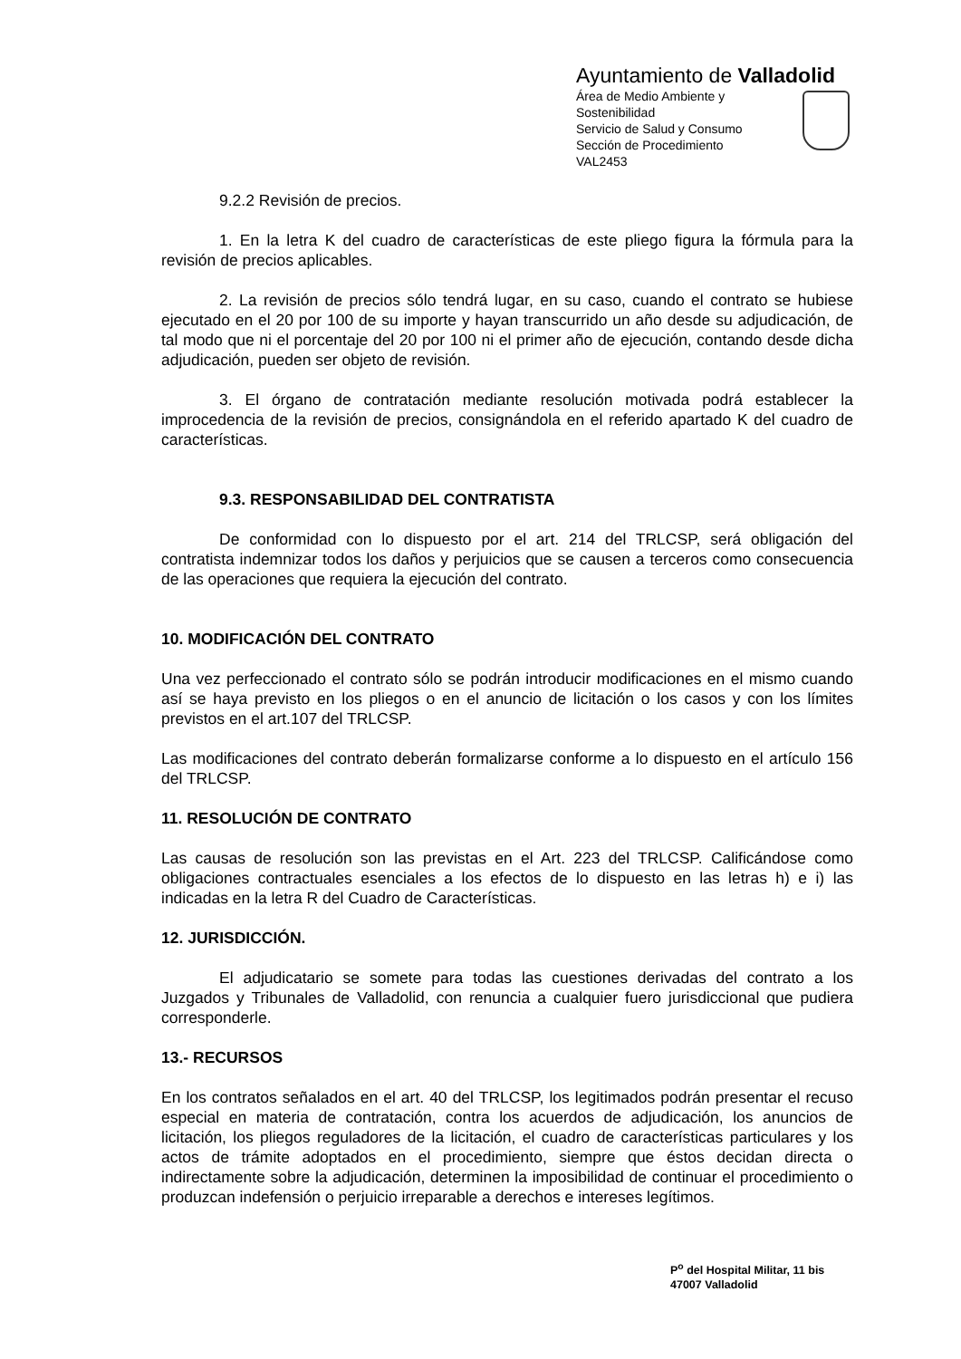Ayuntamiento de Valladolid
Área de Medio Ambiente y Sostenibilidad
Servicio de Salud y Consumo
Sección de Procedimiento
VAL2453
9.2.2 Revisión de precios.
1. En la letra K del cuadro de características de este pliego figura la fórmula para la revisión de precios aplicables.
2. La revisión de precios sólo tendrá lugar, en su caso, cuando el contrato se hubiese ejecutado en el 20 por 100 de su importe y hayan transcurrido un año desde su adjudicación, de tal modo que ni el porcentaje del 20 por 100 ni el primer año de ejecución, contando desde dicha adjudicación, pueden ser objeto de revisión.
3. El órgano de contratación mediante resolución motivada podrá establecer la improcedencia de la revisión de precios, consignándola en el referido apartado K del cuadro de características.
9.3. RESPONSABILIDAD DEL CONTRATISTA
De conformidad con lo dispuesto por el art. 214 del TRLCSP, será obligación del contratista indemnizar todos los daños y perjuicios que se causen a terceros como consecuencia de las operaciones que requiera la ejecución del contrato.
10. MODIFICACIÓN DEL CONTRATO
Una vez perfeccionado el contrato sólo se podrán introducir modificaciones en el mismo cuando así se haya previsto en los pliegos o en el anuncio de licitación o los casos y con los límites previstos en el art.107 del TRLCSP.
Las modificaciones del contrato deberán formalizarse conforme a lo dispuesto en el artículo 156 del TRLCSP.
11. RESOLUCIÓN DE CONTRATO
Las causas de resolución son las previstas en el Art. 223 del TRLCSP. Calificándose como obligaciones contractuales esenciales a los efectos de lo dispuesto en las letras h) e i) las indicadas en la letra R del Cuadro de Características.
12. JURISDICCIÓN.
El adjudicatario se somete para todas las cuestiones derivadas del contrato a los Juzgados y Tribunales de Valladolid, con renuncia a cualquier fuero jurisdiccional que pudiera corresponderle.
13.- RECURSOS
En los contratos señalados en el art. 40 del TRLCSP, los legitimados podrán presentar el recuso especial en materia de contratación, contra los acuerdos de adjudicación, los anuncios de licitación, los pliegos reguladores de la licitación, el cuadro de características particulares y los actos de trámite adoptados en el procedimiento, siempre que éstos decidan directa o indirectamente sobre la adjudicación, determinen la imposibilidad de continuar el procedimiento o produzcan indefensión o perjuicio irreparable a derechos e intereses legítimos.
P<sup>o</sup> del Hospital Militar, 11 bis
47007 Valladolid